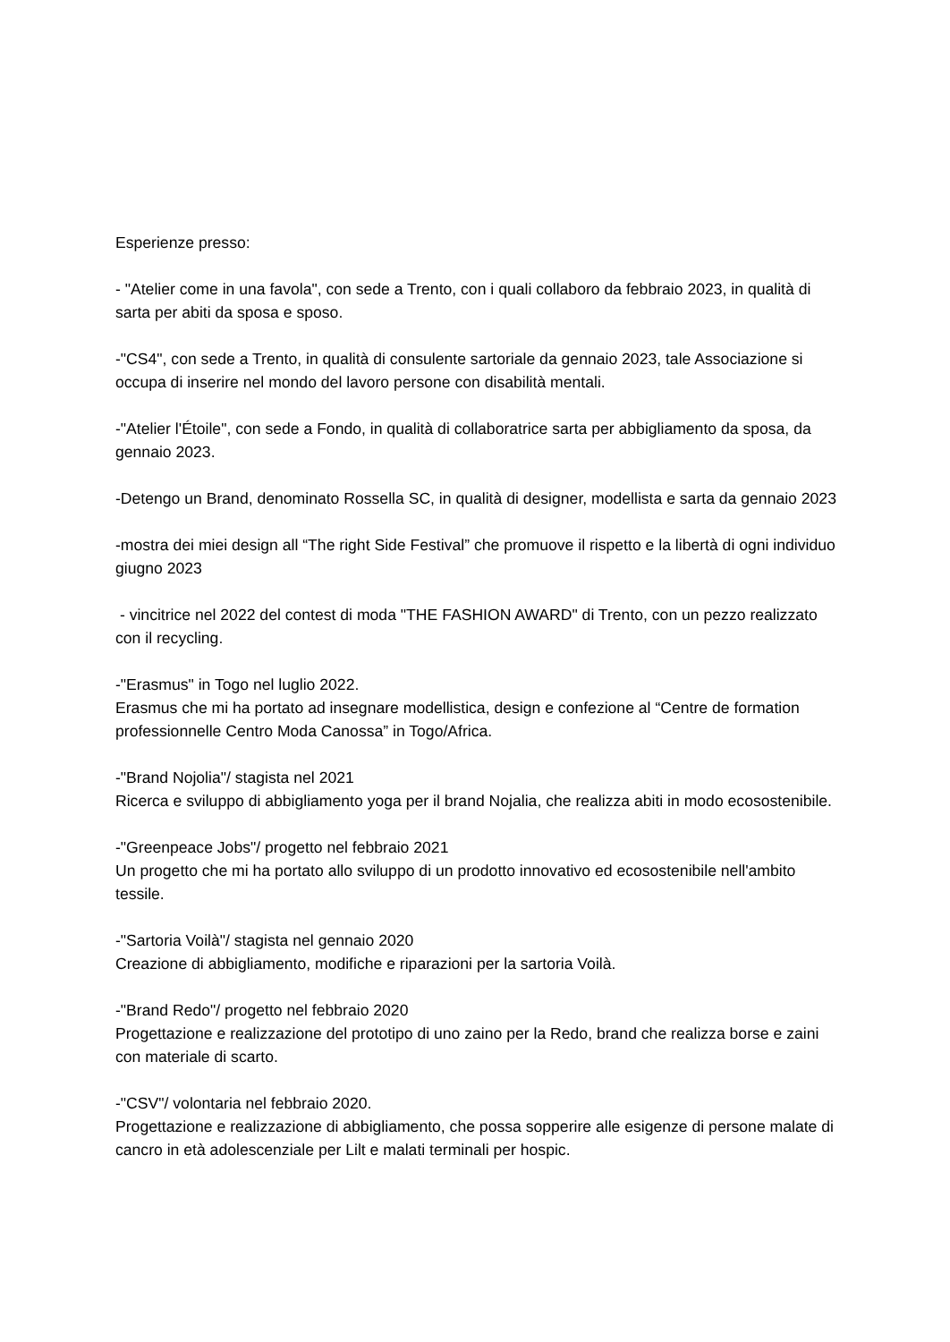Esperienze presso:
- "Atelier come in una favola", con sede a Trento, con i quali collaboro da febbraio 2023, in qualità di sarta per abiti da sposa e sposo.
-"CS4", con sede a Trento, in qualità di consulente sartoriale da gennaio 2023, tale Associazione si occupa di inserire nel mondo del lavoro persone con disabilità mentali.
-"Atelier l'Étoile", con sede a Fondo, in qualità di collaboratrice sarta per abbigliamento da sposa, da gennaio 2023.
-Detengo un Brand, denominato Rossella SC, in qualità di designer, modellista e sarta da gennaio 2023
-mostra dei miei design all “The right Side Festival” che promuove il rispetto e la libertà di ogni individuo
giugno 2023
- vincitrice nel 2022 del contest di moda "THE FASHION AWARD" di Trento, con un pezzo realizzato con il recycling.
-"Erasmus" in Togo nel luglio 2022.
Erasmus che mi ha portato ad insegnare modellistica, design e confezione al “Centre de formation professionnelle Centro Moda Canossa” in Togo/Africa.
-"Brand Nojolia"/ stagista nel 2021
Ricerca e sviluppo di abbigliamento yoga per il brand Nojalia, che realizza abiti in modo ecosostenibile.
-"Greenpeace Jobs"/ progetto nel febbraio 2021
Un progetto che mi ha portato allo sviluppo di un prodotto innovativo ed ecosostenibile nell'ambito tessile.
-"Sartoria Voilà"/ stagista nel gennaio 2020
Creazione di abbigliamento, modifiche e riparazioni per la sartoria Voilà.
-"Brand Redo"/ progetto nel febbraio 2020
Progettazione e realizzazione del prototipo di uno zaino per la Redo, brand che realizza borse e zaini con materiale di scarto.
-"CSV"/ volontaria nel febbraio 2020.
Progettazione e realizzazione di abbigliamento, che possa sopperire alle esigenze di persone malate di cancro in età adolescenziale per Lilt e malati terminali per hospic.